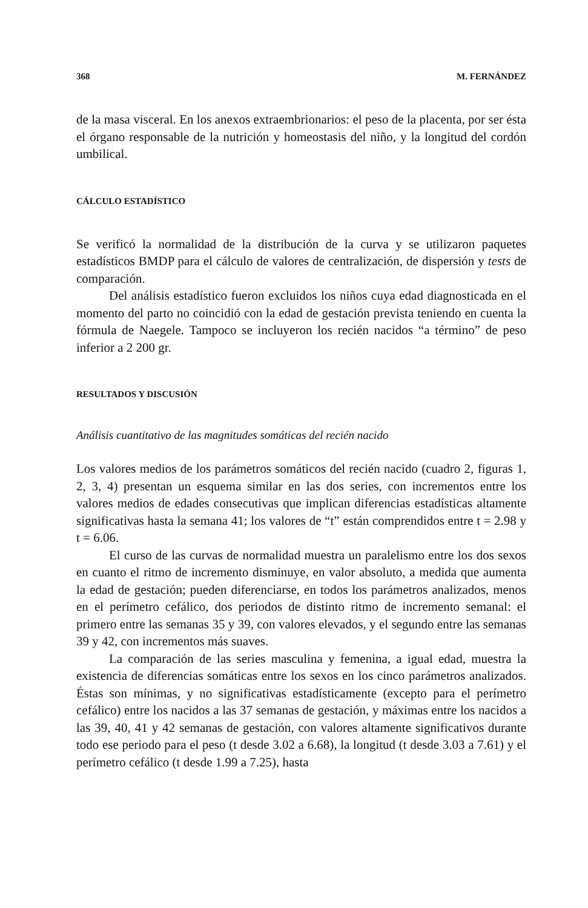368 M. FERNÁNDEZ
de la masa visceral. En los anexos extraembrionarios: el peso de la placenta, por ser ésta el órgano responsable de la nutrición y homeostasis del niño, y la longitud del cordón umbilical.
CÁLCULO ESTADÍSTICO
Se verificó la normalidad de la distribución de la curva y se utilizaron paquetes estadísticos BMDP para el cálculo de valores de centralización, de dispersión y tests de comparación.
Del análisis estadístico fueron excluidos los niños cuya edad diagnosticada en el momento del parto no coincidió con la edad de gestación prevista teniendo en cuenta la fórmula de Naegele. Tampoco se incluyeron los recién nacidos “a término” de peso inferior a 2 200 gr.
RESULTADOS Y DISCUSIÓN
Análisis cuantitativo de las magnitudes somáticas del recién nacido
Los valores medios de los parámetros somáticos del recién nacido (cuadro 2, figuras 1, 2, 3, 4) presentan un esquema similar en las dos series, con incrementos entre los valores medios de edades consecutivas que implican diferencias estadísticas altamente significativas hasta la semana 41; los valores de “t” están comprendidos entre t = 2.98 y t = 6.06.
El curso de las curvas de normalidad muestra un paralelismo entre los dos sexos en cuanto el ritmo de incremento disminuye, en valor absoluto, a medida que aumenta la edad de gestación; pueden diferenciarse, en todos los parámetros analizados, menos en el perímetro cefálico, dos periodos de distinto ritmo de incremento semanal: el primero entre las semanas 35 y 39, con valores elevados, y el segundo entre las semanas 39 y 42, con incrementos más suaves.
La comparación de las series masculina y femenina, a igual edad, muestra la existencia de diferencias somáticas entre los sexos en los cinco parámetros analizados. Éstas son mínimas, y no significativas estadísticamente (excepto para el perímetro cefálico) entre los nacidos a las 37 semanas de gestación, y máximas entre los nacidos a las 39, 40, 41 y 42 semanas de gestación, con valores altamente significativos durante todo ese periodo para el peso (t desde 3.02 a 6.68), la longitud (t desde 3.03 a 7.61) y el perímetro cefálico (t desde 1.99 a 7.25), hasta